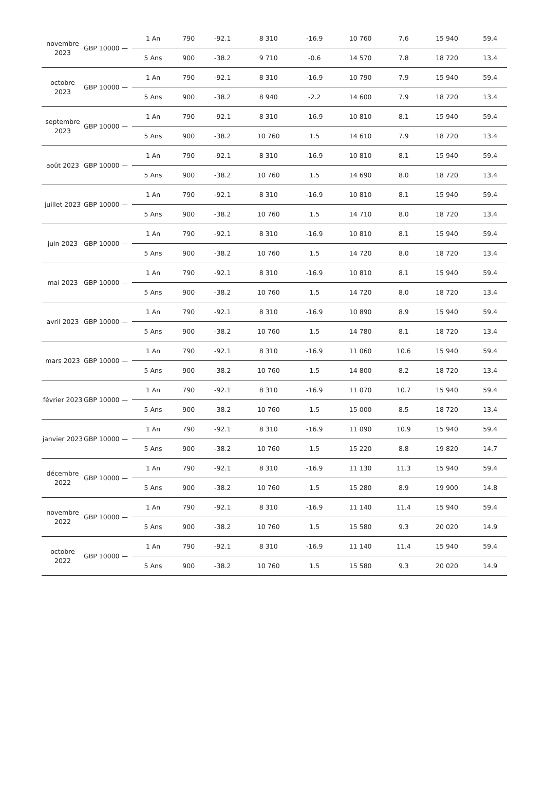| novembre 2023 | GBP 10000 — | 1 An | 790 | -92.1 | 8 310 | -16.9 | 10 760 | 7.6 | 15 940 | 59.4 |
| | | 5 Ans | 900 | -38.2 | 9 710 | -0.6 | 14 570 | 7.8 | 18 720 | 13.4 |
| octobre 2023 | GBP 10000 — | 1 An | 790 | -92.1 | 8 310 | -16.9 | 10 790 | 7.9 | 15 940 | 59.4 |
| | | 5 Ans | 900 | -38.2 | 8 940 | -2.2 | 14 600 | 7.9 | 18 720 | 13.4 |
| septembre 2023 | GBP 10000 — | 1 An | 790 | -92.1 | 8 310 | -16.9 | 10 810 | 8.1 | 15 940 | 59.4 |
| | | 5 Ans | 900 | -38.2 | 10 760 | 1.5 | 14 610 | 7.9 | 18 720 | 13.4 |
| août 2023 | GBP 10000 — | 1 An | 790 | -92.1 | 8 310 | -16.9 | 10 810 | 8.1 | 15 940 | 59.4 |
| | | 5 Ans | 900 | -38.2 | 10 760 | 1.5 | 14 690 | 8.0 | 18 720 | 13.4 |
| juillet 2023 | GBP 10000 — | 1 An | 790 | -92.1 | 8 310 | -16.9 | 10 810 | 8.1 | 15 940 | 59.4 |
| | | 5 Ans | 900 | -38.2 | 10 760 | 1.5 | 14 710 | 8.0 | 18 720 | 13.4 |
| juin 2023 | GBP 10000 — | 1 An | 790 | -92.1 | 8 310 | -16.9 | 10 810 | 8.1 | 15 940 | 59.4 |
| | | 5 Ans | 900 | -38.2 | 10 760 | 1.5 | 14 720 | 8.0 | 18 720 | 13.4 |
| mai 2023 | GBP 10000 — | 1 An | 790 | -92.1 | 8 310 | -16.9 | 10 810 | 8.1 | 15 940 | 59.4 |
| | | 5 Ans | 900 | -38.2 | 10 760 | 1.5 | 14 720 | 8.0 | 18 720 | 13.4 |
| avril 2023 | GBP 10000 — | 1 An | 790 | -92.1 | 8 310 | -16.9 | 10 890 | 8.9 | 15 940 | 59.4 |
| | | 5 Ans | 900 | -38.2 | 10 760 | 1.5 | 14 780 | 8.1 | 18 720 | 13.4 |
| mars 2023 | GBP 10000 — | 1 An | 790 | -92.1 | 8 310 | -16.9 | 11 060 | 10.6 | 15 940 | 59.4 |
| | | 5 Ans | 900 | -38.2 | 10 760 | 1.5 | 14 800 | 8.2 | 18 720 | 13.4 |
| février 2023 | GBP 10000 — | 1 An | 790 | -92.1 | 8 310 | -16.9 | 11 070 | 10.7 | 15 940 | 59.4 |
| | | 5 Ans | 900 | -38.2 | 10 760 | 1.5 | 15 000 | 8.5 | 18 720 | 13.4 |
| janvier 2023 | GBP 10000 — | 1 An | 790 | -92.1 | 8 310 | -16.9 | 11 090 | 10.9 | 15 940 | 59.4 |
| | | 5 Ans | 900 | -38.2 | 10 760 | 1.5 | 15 220 | 8.8 | 19 820 | 14.7 |
| décembre 2022 | GBP 10000 — | 1 An | 790 | -92.1 | 8 310 | -16.9 | 11 130 | 11.3 | 15 940 | 59.4 |
| | | 5 Ans | 900 | -38.2 | 10 760 | 1.5 | 15 280 | 8.9 | 19 900 | 14.8 |
| novembre 2022 | GBP 10000 — | 1 An | 790 | -92.1 | 8 310 | -16.9 | 11 140 | 11.4 | 15 940 | 59.4 |
| | | 5 Ans | 900 | -38.2 | 10 760 | 1.5 | 15 580 | 9.3 | 20 020 | 14.9 |
| octobre 2022 | GBP 10000 — | 1 An | 790 | -92.1 | 8 310 | -16.9 | 11 140 | 11.4 | 15 940 | 59.4 |
| | | 5 Ans | 900 | -38.2 | 10 760 | 1.5 | 15 580 | 9.3 | 20 020 | 14.9 |